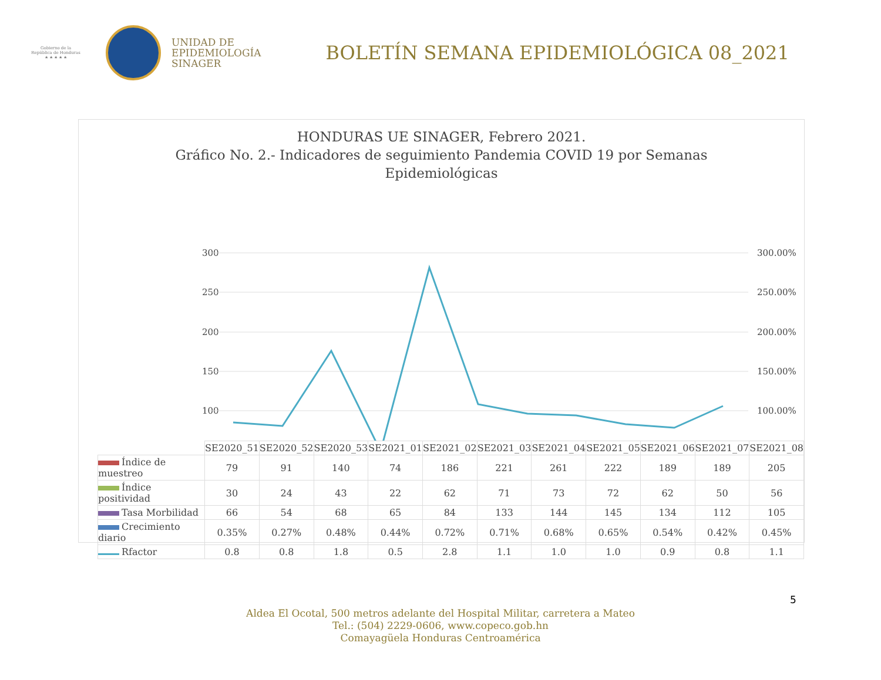Gobierno de la
República de Honduras
★ ★ ★ ★ ★
UNIDAD DE
EPIDEMIOLOGÍA
SINAGER
BOLETÍN SEMANA EPIDEMIOLÓGICA 08_2021
HONDURAS UE SINAGER, Febrero 2021.
Gráfico No. 2.- Indicadores de seguimiento Pandemia COVID 19 por Semanas
Epidemiológicas
300
250
200
150
100
300.00%
250.00%
200.00%
150.00%
100.00%
| | SE2020_51 | SE2020_52 | SE2020_53 | SE2021_01 | SE2021_02 | SE2021_03 | SE2021_04 | SE2021_05 | SE2021_06 | SE2021_07 | SE2021_08 |
| Índice de muestreo | 79 | 91 | 140 | 74 | 186 | 221 | 261 | 222 | 189 | 189 | 205 |
| Índice positividad | 30 | 24 | 43 | 22 | 62 | 71 | 73 | 72 | 62 | 50 | 56 |
| Tasa Morbilidad | 66 | 54 | 68 | 65 | 84 | 133 | 144 | 145 | 134 | 112 | 105 |
| Crecimiento diario | 0.35% | 0.27% | 0.48% | 0.44% | 0.72% | 0.71% | 0.68% | 0.65% | 0.54% | 0.42% | 0.45% |
| Rfactor | 0.8 | 0.8 | 1.8 | 0.5 | 2.8 | 1.1 | 1.0 | 1.0 | 0.9 | 0.8 | 1.1 |
5
Aldea El Ocotal, 500 metros adelante del Hospital Militar, carretera a Mateo
Tel.: (504) 2229-0606, www.copeco.gob.hn
Comayagüela Honduras Centroamérica